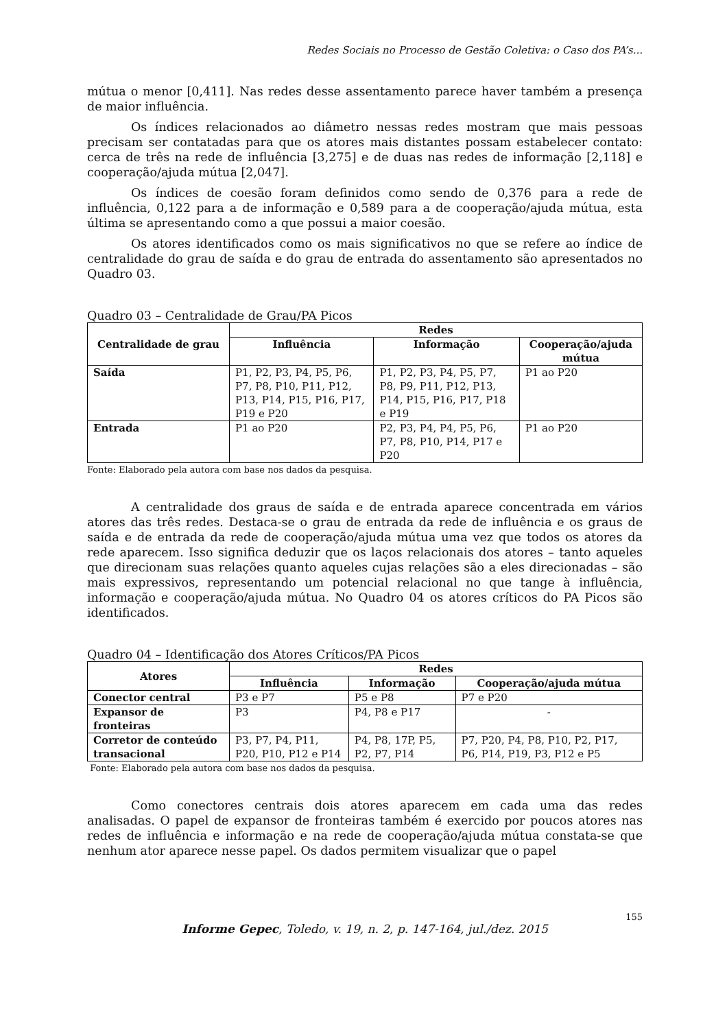Redes Sociais no Processo de Gestão Coletiva: o Caso dos PA’s...
mútua o menor [0,411]. Nas redes desse assentamento parece haver também a presença de maior influência.
Os índices relacionados ao diâmetro nessas redes mostram que mais pessoas precisam ser contatadas para que os atores mais distantes possam estabelecer contato: cerca de três na rede de influência [3,275] e de duas nas redes de informação [2,118] e cooperação/ajuda mútua [2,047].
Os índices de coesão foram definidos como sendo de 0,376 para a rede de influência, 0,122 para a de informação e 0,589 para a de cooperação/ajuda mútua, esta última se apresentando como a que possui a maior coesão.
Os atores identificados como os mais significativos no que se refere ao índice de centralidade do grau de saída e do grau de entrada do assentamento são apresentados no Quadro 03.
Quadro 03 – Centralidade de Grau/PA Picos
| Centralidade de grau | Redes | | |
| --- | --- | --- | --- |
| | Influência | Informação | Cooperação/ajuda mútua |
| Saída | P1, P2, P3, P4, P5, P6, P7, P8, P10, P11, P12, P13, P14, P15, P16, P17, P19 e P20 | P1, P2, P3, P4, P5, P7, P8, P9, P11, P12, P13, P14, P15, P16, P17, P18 e P19 | P1 ao P20 |
| Entrada | P1 ao P20 | P2, P3, P4, P4, P5, P6, P7, P8, P10, P14, P17 e P20 | P1 ao P20 |
Fonte: Elaborado pela autora com base nos dados da pesquisa.
A centralidade dos graus de saída e de entrada aparece concentrada em vários atores das três redes. Destaca-se o grau de entrada da rede de influência e os graus de saída e de entrada da rede de cooperação/ajuda mútua uma vez que todos os atores da rede aparecem. Isso significa deduzir que os laços relacionais dos atores – tanto aqueles que direcionam suas relações quanto aqueles cujas relações são a eles direcionadas – são mais expressivos, representando um potencial relacional no que tange à influência, informação e cooperação/ajuda mútua. No Quadro 04 os atores críticos do PA Picos são identificados.
Quadro 04 – Identificação dos Atores Críticos/PA Picos
| Atores | Redes | | |
| --- | --- | --- | --- |
| | Influência | Informação | Cooperação/ajuda mútua |
| Conector central | P3 e P7 | P5 e P8 | P7 e P20 |
| Expansor de fronteiras | P3 | P4, P8 e P17 | - |
| Corretor de conteúdo transacional | P3, P7, P4, P11, P20, P10, P12 e P14 | P4, P8, 17P, P5, P2, P7, P14 | P7, P20, P4, P8, P10, P2, P17, P6, P14, P19, P3, P12 e P5 |
Fonte: Elaborado pela autora com base nos dados da pesquisa.
Como conectores centrais dois atores aparecem em cada uma das redes analisadas. O papel de expansor de fronteiras também é exercido por poucos atores nas redes de influência e informação e na rede de cooperação/ajuda mútua constata-se que nenhum ator aparece nesse papel. Os dados permitem visualizar que o papel
155
Informe Gepec, Toledo, v. 19, n. 2, p. 147-164, jul./dez. 2015